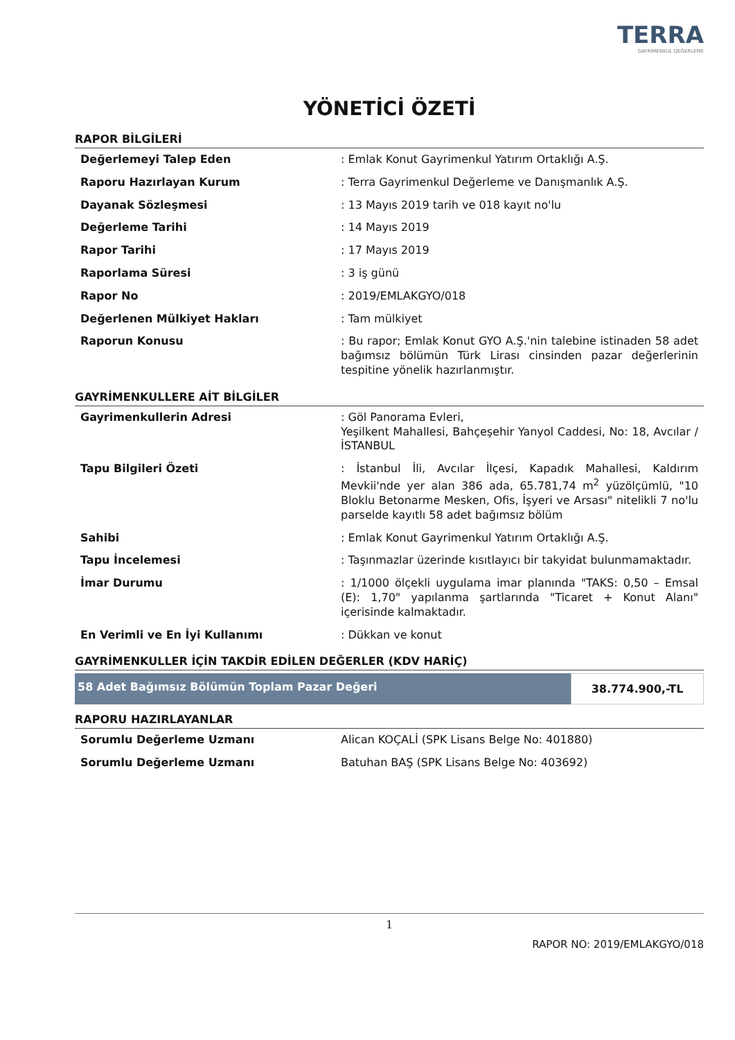TERRA
GAYRİMENKUL DEĞERLEME
YÖNETİCİ ÖZETİ
RAPOR BİLGİLERİ
| Değerlemeyi Talep Eden | : Emlak Konut Gayrimenkul Yatırım Ortaklığı A.Ş. |
| Raporu Hazırlayan Kurum | : Terra Gayrimenkul Değerleme ve Danışmanlık A.Ş. |
| Dayanak Sözleşmesi | : 13 Mayıs 2019 tarih ve 018 kayıt no'lu |
| Değerleme Tarihi | : 14 Mayıs 2019 |
| Rapor Tarihi | : 17 Mayıs 2019 |
| Raporlama Süresi | : 3 iş günü |
| Rapor No | : 2019/EMLAKGYO/018 |
| Değerlenen Mülkiyet Hakları | : Tam mülkiyet |
| Raporun Konusu | : Bu rapor; Emlak Konut GYO A.Ş.'nin talebine istinaden 58 adet bağımsız bölümün Türk Lirası cinsinden pazar değerlerinin tespitine yönelik hazırlanmıştır. |
GAYRİMENKULLERE AİT BİLGİLER
| Gayrimenkullerin Adresi | : Göl Panorama Evleri, Yeşilkent Mahallesi, Bahçeşehir Yanyol Caddesi, No: 18, Avcılar / İSTANBUL |
| Tapu Bilgileri Özeti | : İstanbul İli, Avcılar İlçesi, Kapadık Mahallesi, Kaldırım Mevkii'nde yer alan 386 ada, 65.781,74 m<sup>2</sup> yüzölçümlü, "10 Bloklu Betonarme Mesken, Ofis, İşyeri ve Arsası" nitelikli 7 no'lu parselde kayıtlı 58 adet bağımsız bölüm |
| Sahibi | : Emlak Konut Gayrimenkul Yatırım Ortaklığı A.Ş. |
| Tapu İncelemesi | : Taşınmazlar üzerinde kısıtlayıcı bir takyidat bulunmamaktadır. |
| İmar Durumu | : 1/1000 ölçekli uygulama imar planında "TAKS: 0,50 – Emsal (E): 1,70" yapılanma şartlarında "Ticaret + Konut Alanı" içerisinde kalmaktadır. |
| En Verimli ve En İyi Kullanımı | : Dükkan ve konut |
GAYRİMENKULLER İÇİN TAKDİR EDİLEN DEĞERLER (KDV HARİÇ)
58 Adet Bağımsız Bölümün Toplam Pazar Değeri
38.774.900,-TL
RAPORU HAZIRLAYANLAR
| Sorumlu Değerleme Uzmanı | Alican KOÇALİ (SPK Lisans Belge No: 401880) |
| Sorumlu Değerleme Uzmanı | Batuhan BAŞ (SPK Lisans Belge No: 403692) |
1
RAPOR NO: 2019/EMLAKGYO/018